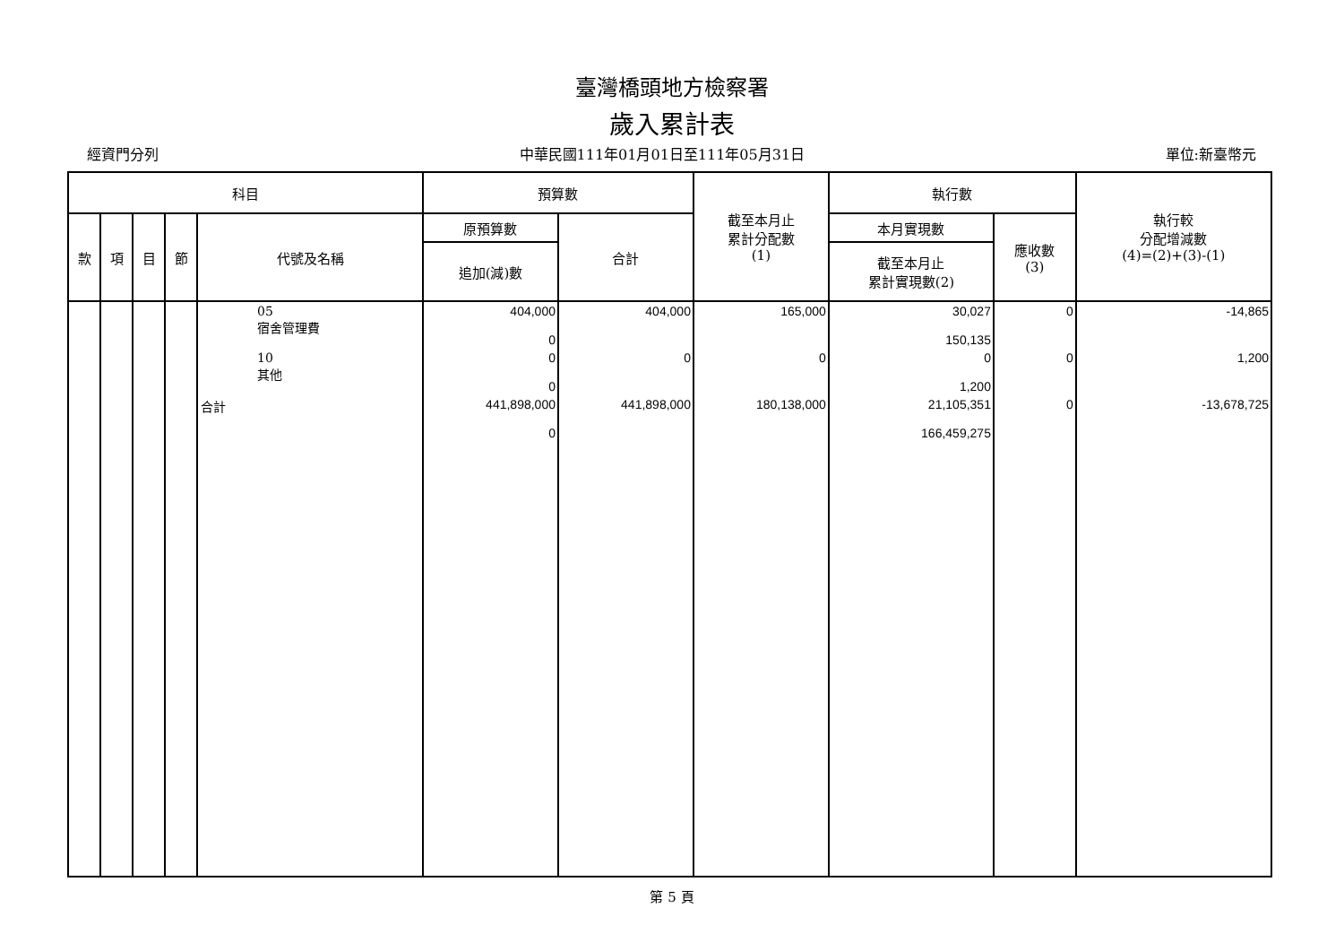臺灣橋頭地方檢察署
歲入累計表
經資門分列 中華民國111年01月01日至111年05月31日 單位:新臺幣元
| 科目 | | | | | 預算數 | | 截至本月止 累計分配數 (1) | 執行數 | | 執行較 分配增減數 (4)=(2)+(3)-(1) |
| --- | --- | --- | --- | --- | --- | --- | --- | --- | --- | --- |
| 款 | 項 | 目 | 節 | 代號及名稱 | 原預算數 | 合計 | | 本月實現數 | 應收數 (3) | |
| | | | | | 追加(減)數 | | | 截至本月止 累計實現數(2) | | |
| | | | | 05 宿舍管理費 | 404,000 0 | 404,000 | 165,000 | 30,027 150,135 | 0 | -14,865 |
| | | | | 10 其他 | 0 0 | 0 | 0 | 0 1,200 | 0 | 1,200 |
| | | | | 合計 | 441,898,000 0 | 441,898,000 | 180,138,000 | 21,105,351 166,459,275 | 0 | -13,678,725 |
第 5 頁